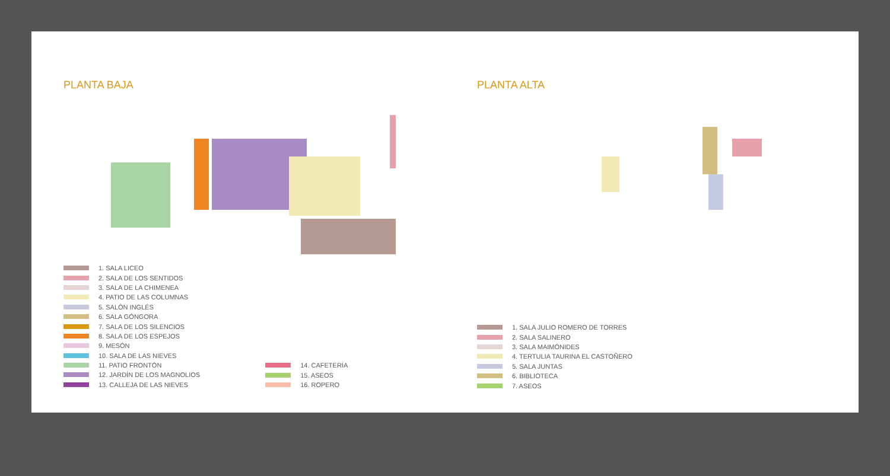PLANTA BAJA
1. SALA LICEO
2. SALA DE LOS SENTIDOS
3. SALA DE LA CHIMENEA
4. PATIO DE LAS COLUMNAS
5. SALÓN INGLÉS
6. SALA GÓNGORA
7. SALA DE LOS SILENCIOS
8. SALA DE LOS ESPEJOS
9. MESÓN
10. SALA DE LAS NIEVES
11. PATIO FRONTÓN
12. JARDÍN DE LOS MAGNOLIOS
13. CALLEJA DE LAS NIEVES
14. CAFETERÍA
15. ASEOS
16. ROPERO
PLANTA ALTA
1. SALA JULIO ROMERO DE TORRES
2. SALA SALINERO
3. SALA MAIMÓNIDES
4. TERTULIA TAURINA EL CASTOÑERO
5. SALA JUNTAS
6. BIBLIOTECA
7. ASEOS